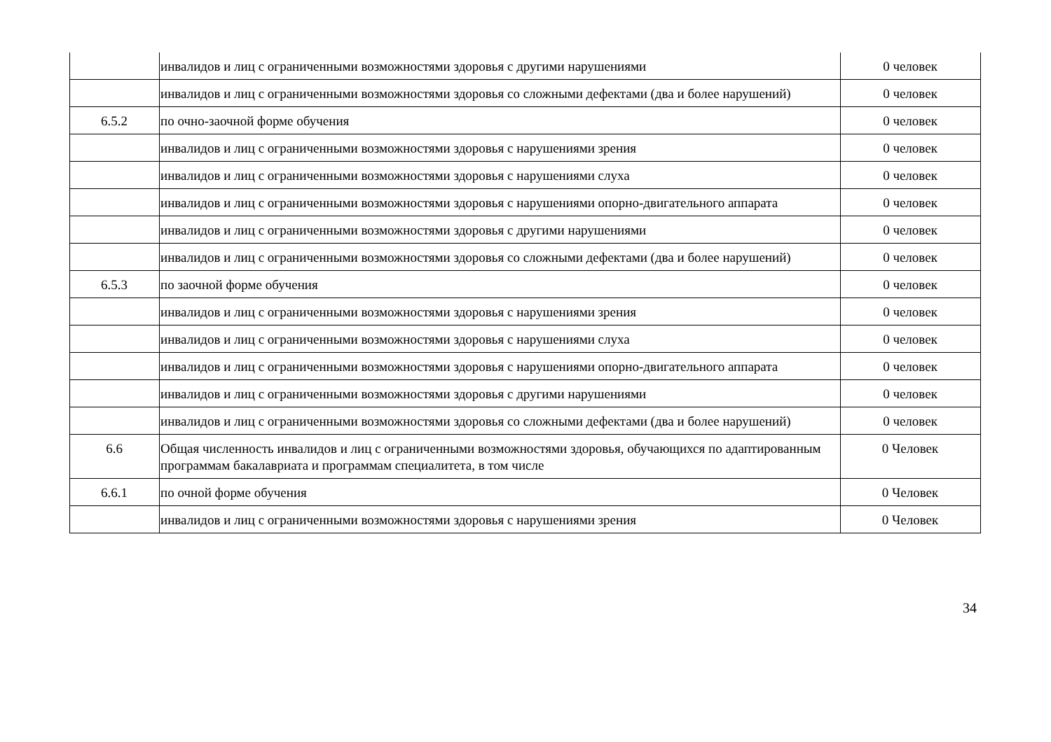| | инвалидов и лиц с ограниченными возможностями здоровья с другими нарушениями | 0 человек |
| | инвалидов и лиц с ограниченными возможностями здоровья со сложными дефектами (два и более нарушений) | 0 человек |
| 6.5.2 | по очно-заочной форме обучения | 0 человек |
| | инвалидов и лиц с ограниченными возможностями здоровья с нарушениями зрения | 0 человек |
| | инвалидов и лиц с ограниченными возможностями здоровья с нарушениями слуха | 0 человек |
| | инвалидов и лиц с ограниченными возможностями здоровья с нарушениями опорно-двигательного аппарата | 0 человек |
| | инвалидов и лиц с ограниченными возможностями здоровья с другими нарушениями | 0 человек |
| | инвалидов и лиц с ограниченными возможностями здоровья со сложными дефектами (два и более нарушений) | 0 человек |
| 6.5.3 | по заочной форме обучения | 0 человек |
| | инвалидов и лиц с ограниченными возможностями здоровья с нарушениями зрения | 0 человек |
| | инвалидов и лиц с ограниченными возможностями здоровья с нарушениями слуха | 0 человек |
| | инвалидов и лиц с ограниченными возможностями здоровья с нарушениями опорно-двигательного аппарата | 0 человек |
| | инвалидов и лиц с ограниченными возможностями здоровья с другими нарушениями | 0 человек |
| | инвалидов и лиц с ограниченными возможностями здоровья со сложными дефектами (два и более нарушений) | 0 человек |
| 6.6 | Общая численность инвалидов и лиц с ограниченными возможностями здоровья, обучающихся по адаптированным программам бакалавриата и программам специалитета, в том числе | 0 Человек |
| 6.6.1 | по очной форме обучения | 0 Человек |
| | инвалидов и лиц с ограниченными возможностями здоровья с нарушениями зрения | 0 Человек |
34